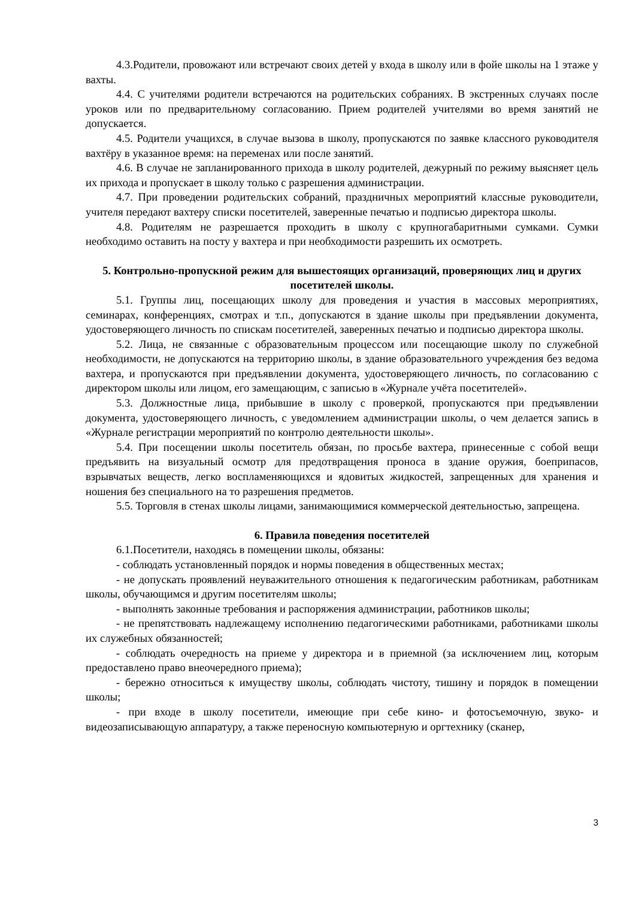4.3.Родители, провожают или встречают своих детей у входа в школу или в фойе школы на 1 этаже у вахты.
4.4. С учителями родители встречаются на родительских собраниях. В экстренных случаях после уроков или по предварительному согласованию. Прием родителей учителями во время занятий не допускается.
4.5. Родители учащихся, в случае вызова в школу, пропускаются по заявке классного руководителя вахтёру в указанное время: на переменах или после занятий.
4.6. В случае не запланированного прихода в школу родителей, дежурный по режиму выясняет цель их прихода и пропускает в школу только с разрешения администрации.
4.7. При проведении родительских собраний, праздничных мероприятий классные руководители, учителя передают вахтеру списки посетителей, заверенные печатью и подписью директора школы.
4.8. Родителям не разрешается проходить в школу с крупногабаритными сумками. Сумки необходимо оставить на посту у вахтера и при необходимости разрешить их осмотреть.
5. Контрольно-пропускной режим для вышестоящих организаций, проверяющих лиц и других посетителей школы.
5.1. Группы лиц, посещающих школу для проведения и участия в массовых мероприятиях, семинарах, конференциях, смотрах и т.п., допускаются в здание школы при предъявлении документа, удостоверяющего личность по спискам посетителей, заверенных печатью и подписью директора школы.
5.2. Лица, не связанные с образовательным процессом или посещающие школу по служебной необходимости, не допускаются на территорию школы, в здание образовательного учреждения без ведома вахтера, и пропускаются при предъявлении документа, удостоверяющего личность, по согласованию с директором школы или лицом, его замещающим, с записью в «Журнале учёта посетителей».
5.3. Должностные лица, прибывшие в школу с проверкой, пропускаются при предъявлении документа, удостоверяющего личность, с уведомлением администрации школы, о чем делается запись в «Журнале регистрации мероприятий по контролю деятельности школы».
5.4. При посещении школы посетитель обязан, по просьбе вахтера, принесенные с собой вещи предъявить на визуальный осмотр для предотвращения проноса в здание оружия, боеприпасов, взрывчатых веществ, легко воспламеняющихся и ядовитых жидкостей, запрещенных для хранения и ношения без специального на то разрешения предметов.
5.5. Торговля в стенах школы лицами, занимающимися коммерческой деятельностью, запрещена.
6. Правила поведения посетителей
6.1.Посетители, находясь в помещении школы, обязаны:
- соблюдать установленный порядок и нормы поведения в общественных местах;
- не допускать проявлений неуважительного отношения к педагогическим работникам, работникам школы, обучающимся и другим посетителям школы;
- выполнять законные требования и распоряжения администрации, работников школы;
- не препятствовать надлежащему исполнению педагогическими работниками, работниками школы их служебных обязанностей;
- соблюдать очередность на приеме у директора и в приемной (за исключением лиц, которым предоставлено право внеочередного приема);
- бережно относиться к имуществу школы, соблюдать чистоту, тишину и порядок в помещении школы;
- при входе в школу посетители, имеющие при себе кино- и фотосъемочную, звуко- и видеозаписывающую аппаратуру, а также переносную компьютерную и оргтехнику (сканер,
3